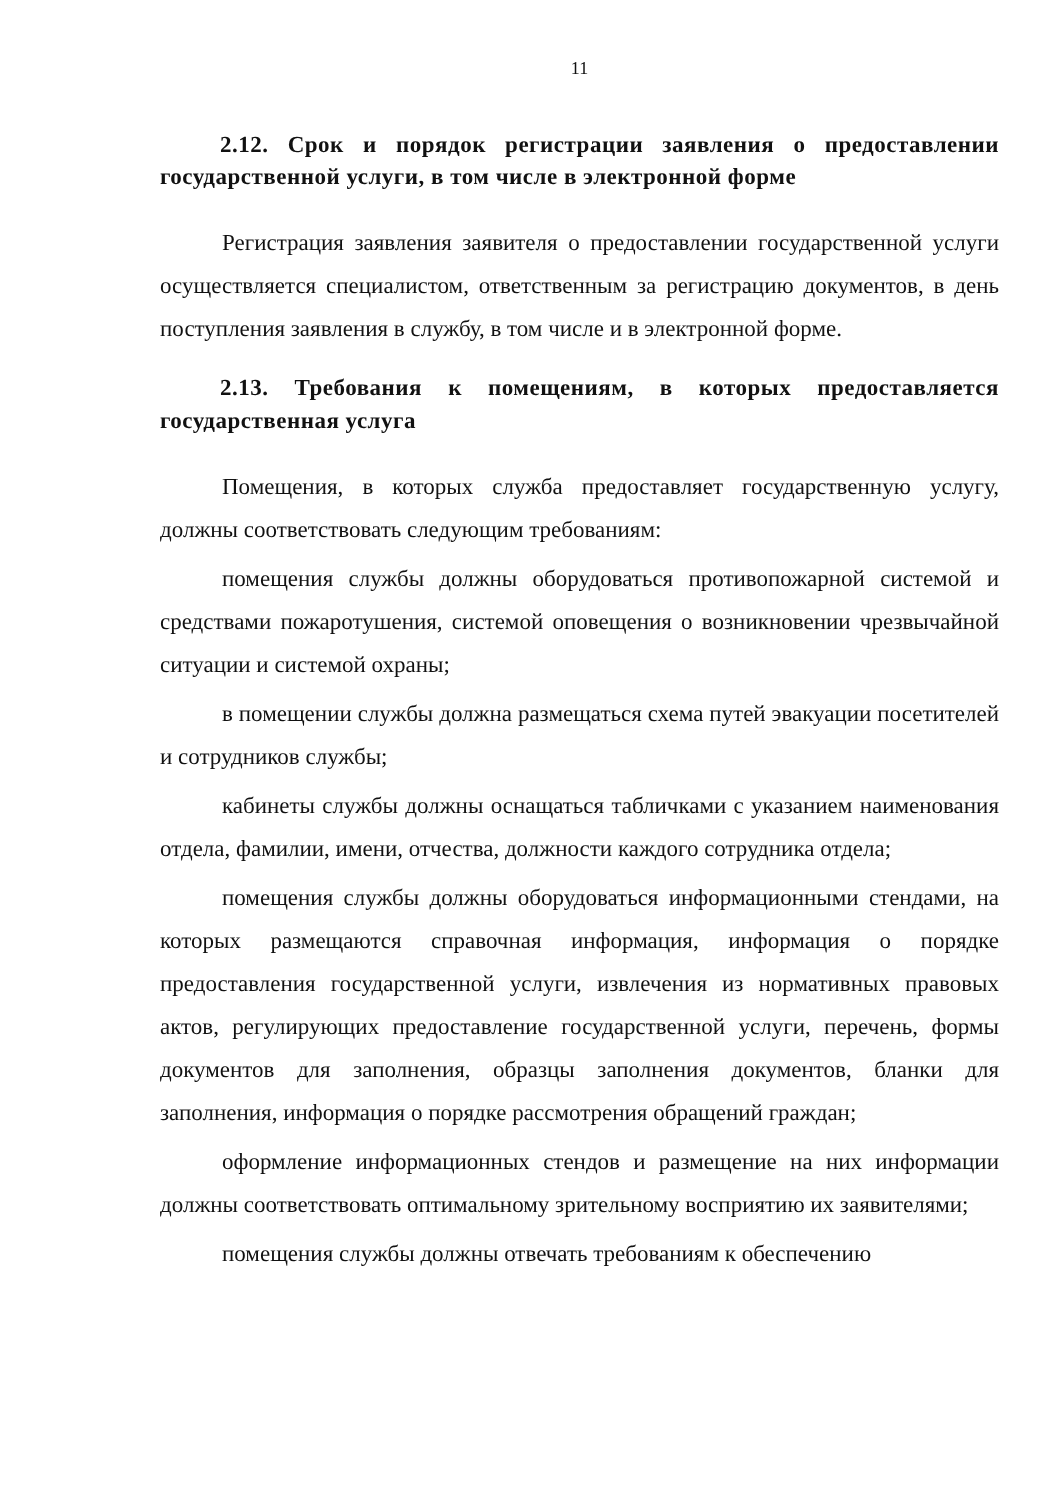11
2.12. Срок и порядок регистрации заявления о предоставлении государственной услуги, в том числе в электронной форме
Регистрация заявления заявителя о предоставлении государственной услуги осуществляется специалистом, ответственным за регистрацию документов, в день поступления заявления в службу, в том числе и в электронной форме.
2.13. Требования к помещениям, в которых предоставляется государственная услуга
Помещения, в которых служба предоставляет государственную услугу, должны соответствовать следующим требованиям:
помещения службы должны оборудоваться противопожарной системой и средствами пожаротушения, системой оповещения о возникновении чрезвычайной ситуации и системой охраны;
в помещении службы должна размещаться схема путей эвакуации посетителей и сотрудников службы;
кабинеты службы должны оснащаться табличками с указанием наименования отдела, фамилии, имени, отчества, должности каждого сотрудника отдела;
помещения службы должны оборудоваться информационными стендами, на которых размещаются справочная информация, информация о порядке предоставления государственной услуги, извлечения из нормативных правовых актов, регулирующих предоставление государственной услуги, перечень, формы документов для заполнения, образцы заполнения документов, бланки для заполнения, информация о порядке рассмотрения обращений граждан;
оформление информационных стендов и размещение на них информации должны соответствовать оптимальному зрительному восприятию их заявителями;
помещения службы должны отвечать требованиям к обеспечению